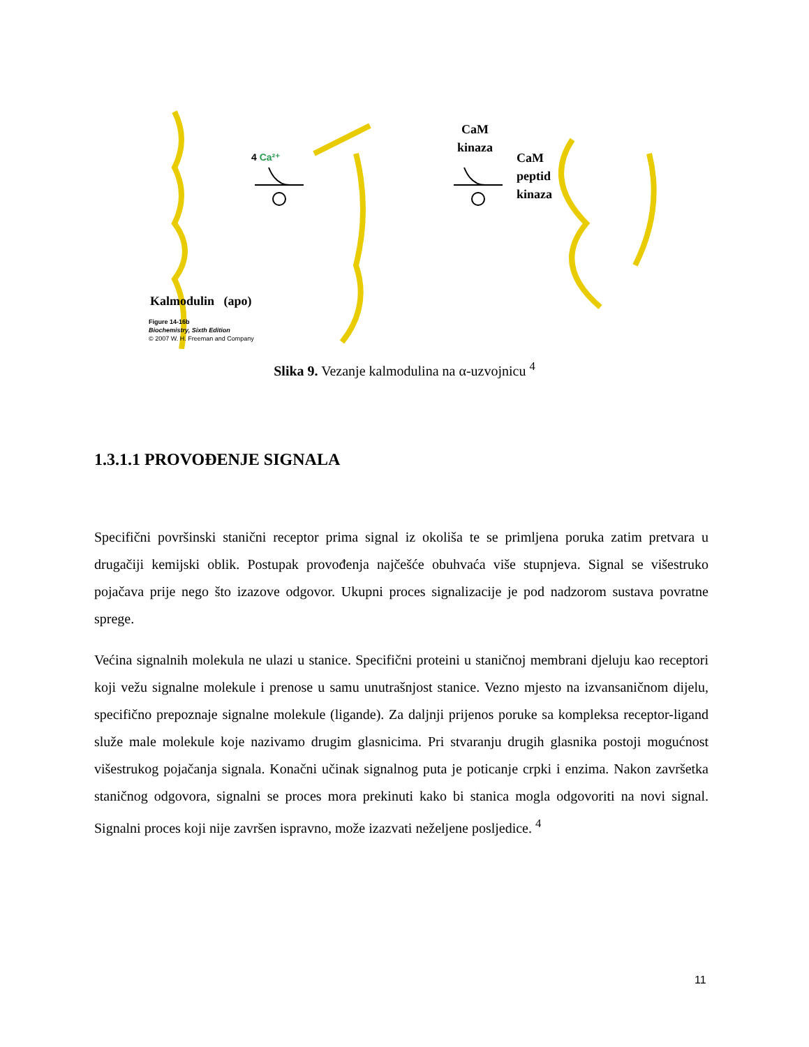4 Ca²⁺
CaM
kinaza
CaM
peptid
kinaza
Kalmodulin (apo)
Figure 14-16b
Biochemistry, Sixth Edition
© 2007 W. H. Freeman and Company
Slika 9. Vezanje kalmodulina na α-uzvojnicu <sup>4</sup>
1.3.1.1 PROVOĐENJE SIGNALA
Specifični površinski stanični receptor prima signal iz okoliša te se primljena poruka zatim pretvara u drugačiji kemijski oblik. Postupak provođenja najčešće obuhvaća više stupnjeva. Signal se višestruko pojačava prije nego što izazove odgovor. Ukupni proces signalizacije je pod nadzorom sustava povratne sprege.
Većina signalnih molekula ne ulazi u stanice. Specifični proteini u staničnoj membrani djeluju kao receptori koji vežu signalne molekule i prenose u samu unutrašnjost stanice. Vezno mjesto na izvansaničnom dijelu, specifično prepoznaje signalne molekule (ligande). Za daljnji prijenos poruke sa kompleksa receptor-ligand služe male molekule koje nazivamo drugim glasnicima. Pri stvaranju drugih glasnika postoji mogućnost višestrukog pojačanja signala. Konačni učinak signalnog puta je poticanje crpki i enzima. Nakon završetka staničnog odgovora, signalni se proces mora prekinuti kako bi stanica mogla odgovoriti na novi signal. Signalni proces koji nije završen ispravno, može izazvati neželjene posljedice. <sup>4</sup>
11